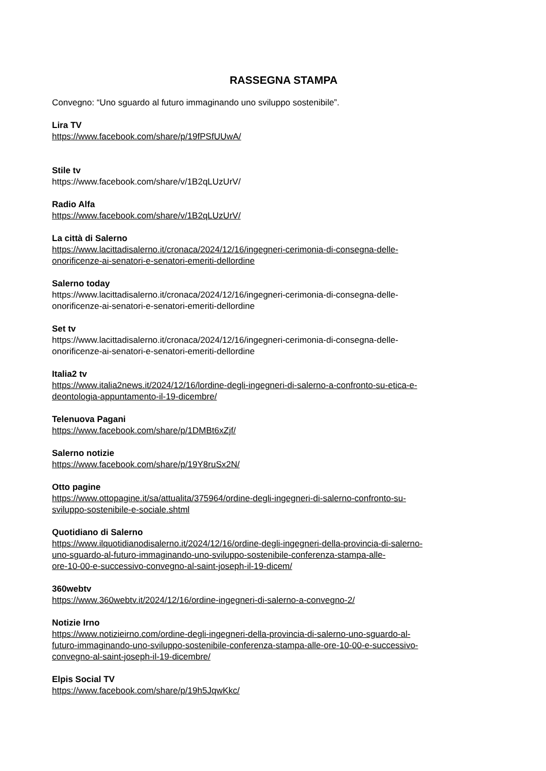RASSEGNA STAMPA
Convegno: “Uno sguardo al futuro immaginando uno sviluppo sostenibile”.
Lira TV
https://www.facebook.com/share/p/19fPSfUUwA/
Stile tv
https://www.facebook.com/share/v/1B2qLUzUrV/
Radio Alfa
https://www.facebook.com/share/v/1B2qLUzUrV/
La città di Salerno
https://www.lacittadisalerno.it/cronaca/2024/12/16/ingegneri-cerimonia-di-consegna-delle-
onorificenze-ai-senatori-e-senatori-emeriti-dellordine
Salerno today
https://www.lacittadisalerno.it/cronaca/2024/12/16/ingegneri-cerimonia-di-consegna-delle-
onorificenze-ai-senatori-e-senatori-emeriti-dellordine
Set tv
https://www.lacittadisalerno.it/cronaca/2024/12/16/ingegneri-cerimonia-di-consegna-delle-
onorificenze-ai-senatori-e-senatori-emeriti-dellordine
Italia2 tv
https://www.italia2news.it/2024/12/16/lordine-degli-ingegneri-di-salerno-a-confronto-su-etica-e-
deontologia-appuntamento-il-19-dicembre/
Telenuova Pagani
https://www.facebook.com/share/p/1DMBt6xZjf/
Salerno notizie
https://www.facebook.com/share/p/19Y8ruSx2N/
Otto pagine
https://www.ottopagine.it/sa/attualita/375964/ordine-degli-ingegneri-di-salerno-confronto-su-
sviluppo-sostenibile-e-sociale.shtml
Quotidiano di Salerno
https://www.ilquotidianodisalerno.it/2024/12/16/ordine-degli-ingegneri-della-provincia-di-salerno-
uno-sguardo-al-futuro-immaginando-uno-sviluppo-sostenibile-conferenza-stampa-alle-
ore-10-00-e-successivo-convegno-al-saint-joseph-il-19-dicem/
360webtv
https://www.360webtv.it/2024/12/16/ordine-ingegneri-di-salerno-a-convegno-2/
Notizie Irno
https://www.notizieirno.com/ordine-degli-ingegneri-della-provincia-di-salerno-uno-sguardo-al-
futuro-immaginando-uno-sviluppo-sostenibile-conferenza-stampa-alle-ore-10-00-e-successivo-
convegno-al-saint-joseph-il-19-dicembre/
Elpis Social TV
https://www.facebook.com/share/p/19h5JqwKkc/